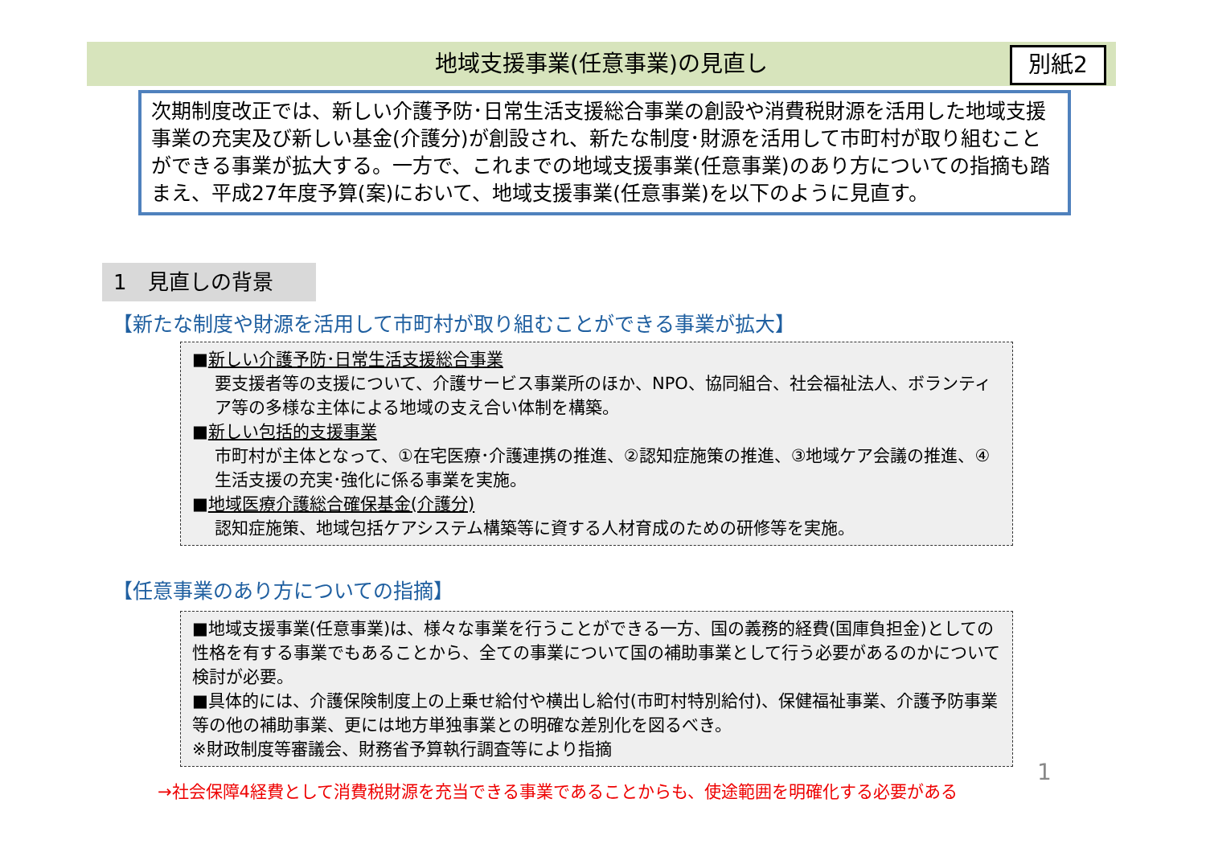地域支援事業(任意事業)の見直し 別紙2
次期制度改正では、新しい介護予防･日常生活支援総合事業の創設や消費税財源を活用した地域支援事業の充実及び新しい基金(介護分)が創設され、新たな制度･財源を活用して市町村が取り組むことができる事業が拡大する。一方で、これまでの地域支援事業(任意事業)のあり方についての指摘も踏まえ、平成27年度予算(案)において、地域支援事業(任意事業)を以下のように見直す。
1　見直しの背景
【新たな制度や財源を活用して市町村が取り組むことができる事業が拡大】
■新しい介護予防･日常生活支援総合事業
要支援者等の支援について、介護サービス事業所のほか、NPO、協同組合、社会福祉法人、ボランティア等の多様な主体による地域の支え合い体制を構築。
■新しい包括的支援事業
市町村が主体となって、①在宅医療･介護連携の推進、②認知症施策の推進、③地域ケア会議の推進、④生活支援の充実･強化に係る事業を実施。
■地域医療介護総合確保基金(介護分)
認知症施策、地域包括ケアシステム構築等に資する人材育成のための研修等を実施。
【任意事業のあり方についての指摘】
■地域支援事業(任意事業)は、様々な事業を行うことができる一方、国の義務的経費(国庫負担金)としての性格を有する事業でもあることから、全ての事業について国の補助事業として行う必要があるのかについて検討が必要。
■具体的には、介護保険制度上の上乗せ給付や横出し給付(市町村特別給付)、保健福祉事業、介護予防事業等の他の補助事業、更には地方単独事業との明確な差別化を図るべき。
※財政制度等審議会、財務省予算執行調査等により指摘
→社会保障4経費として消費税財源を充当できる事業であることからも、使途範囲を明確化する必要がある
1